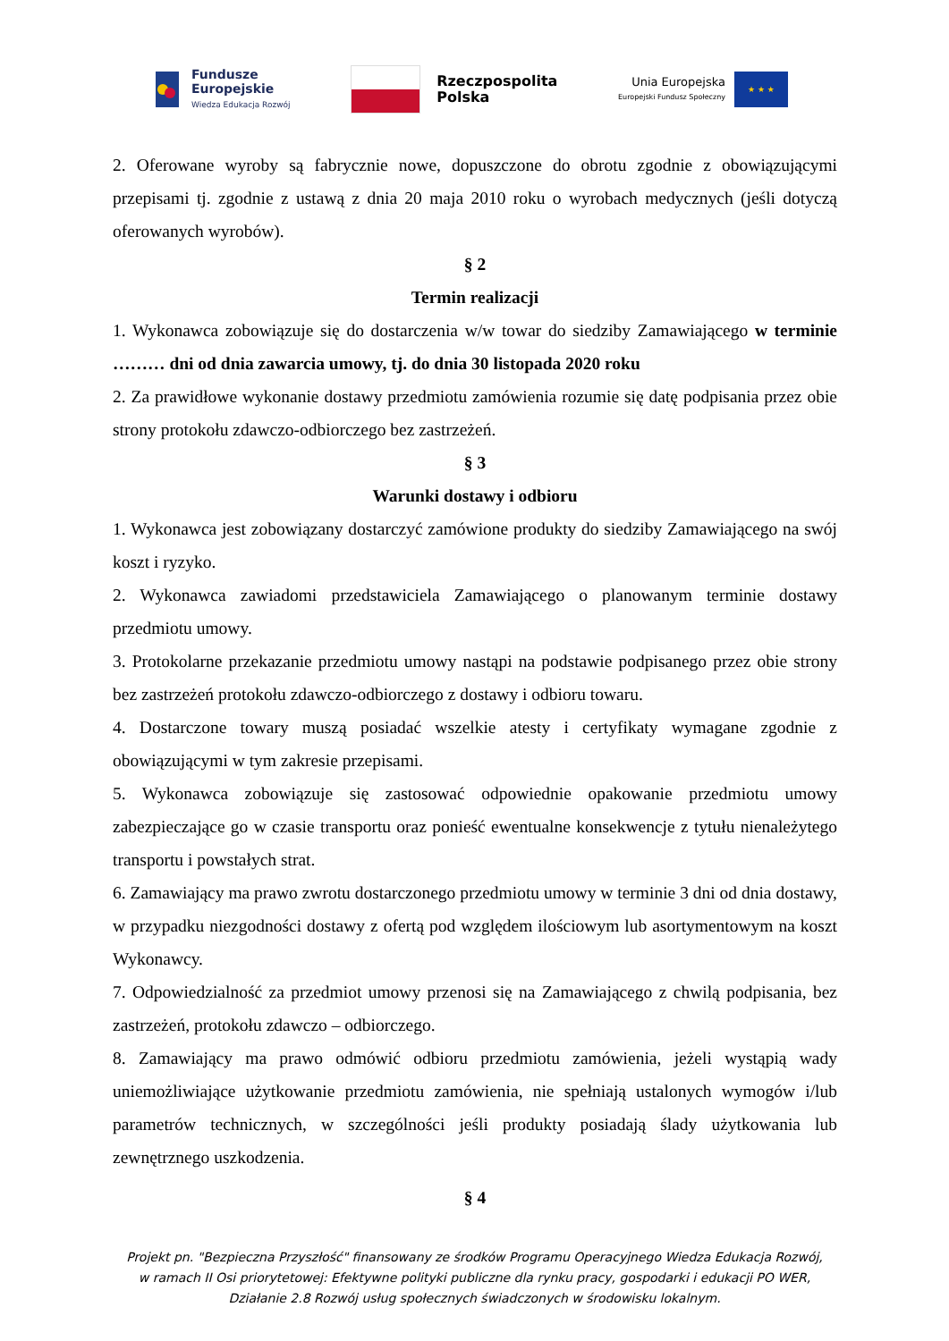Fundusze
Europejskie
Wiedza Edukacja Rozwój
Rzeczpospolita
Polska
Unia Europejska
Europejski Fundusz Społeczny
★ ★ ★
2. Oferowane wyroby są fabrycznie nowe, dopuszczone do obrotu zgodnie z obowiązującymi przepisami tj. zgodnie z ustawą z dnia 20 maja 2010 roku o wyrobach medycznych (jeśli dotyczą oferowanych wyrobów).
§ 2
Termin realizacji
1. Wykonawca zobowiązuje się do dostarczenia w/w towar do siedziby Zamawiającego w terminie ……… dni od dnia zawarcia umowy, tj. do dnia 30 listopada 2020 roku
2. Za prawidłowe wykonanie dostawy przedmiotu zamówienia rozumie się datę podpisania przez obie strony protokołu zdawczo-odbiorczego bez zastrzeżeń.
§ 3
Warunki dostawy i odbioru
1. Wykonawca jest zobowiązany dostarczyć zamówione produkty do siedziby Zamawiającego na swój koszt i ryzyko.
2. Wykonawca zawiadomi przedstawiciela Zamawiającego o planowanym terminie dostawy przedmiotu umowy.
3. Protokolarne przekazanie przedmiotu umowy nastąpi na podstawie podpisanego przez obie strony bez zastrzeżeń protokołu zdawczo-odbiorczego z dostawy i odbioru towaru.
4. Dostarczone towary muszą posiadać wszelkie atesty i certyfikaty wymagane zgodnie z obowiązującymi w tym zakresie przepisami.
5. Wykonawca zobowiązuje się zastosować odpowiednie opakowanie przedmiotu umowy zabezpieczające go w czasie transportu oraz ponieść ewentualne konsekwencje z tytułu nienależytego transportu i powstałych strat.
6. Zamawiający ma prawo zwrotu dostarczonego przedmiotu umowy w terminie 3 dni od dnia dostawy, w przypadku niezgodności dostawy z ofertą pod względem ilościowym lub asortymentowym na koszt Wykonawcy.
7. Odpowiedzialność za przedmiot umowy przenosi się na Zamawiającego z chwilą podpisania, bez zastrzeżeń, protokołu zdawczo – odbiorczego.
8. Zamawiający ma prawo odmówić odbioru przedmiotu zamówienia, jeżeli wystąpią wady uniemożliwiające użytkowanie przedmiotu zamówienia, nie spełniają ustalonych wymogów i/lub parametrów technicznych, w szczególności jeśli produkty posiadają ślady użytkowania lub zewnętrznego uszkodzenia.
§ 4
Projekt pn. "Bezpieczna Przyszłość" finansowany ze środków Programu Operacyjnego Wiedza Edukacja Rozwój,
w ramach II Osi priorytetowej: Efektywne polityki publiczne dla rynku pracy, gospodarki i edukacji PO WER,
Działanie 2.8 Rozwój usług społecznych świadczonych w środowisku lokalnym.